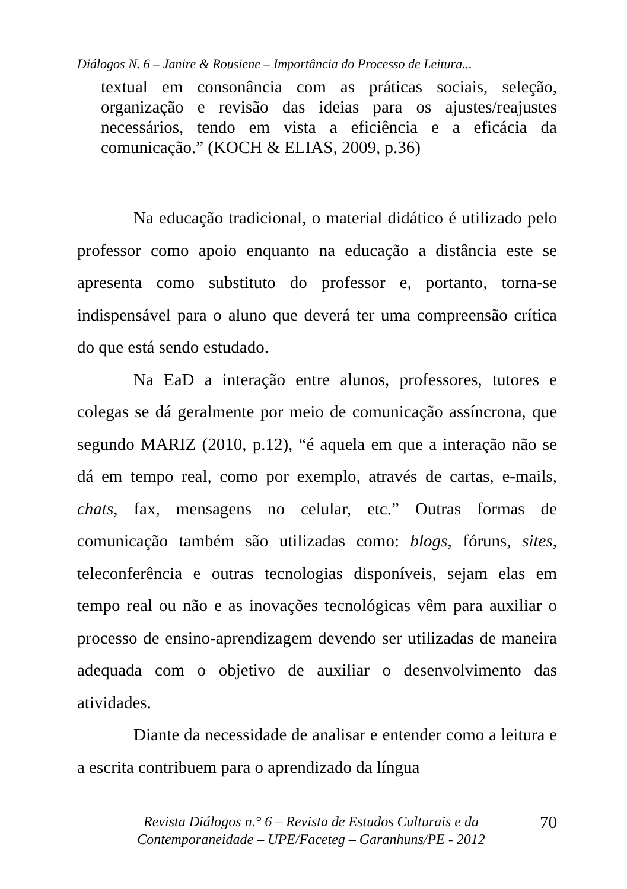Diálogos N. 6 – Janire & Rousiene – Importância do Processo de Leitura...
textual em consonância com as práticas sociais, seleção, organização e revisão das ideias para os ajustes/reajustes necessários, tendo em vista a eficiência e a eficácia da comunicação.” (KOCH & ELIAS, 2009, p.36)
Na educação tradicional, o material didático é utilizado pelo professor como apoio enquanto na educação a distância este se apresenta como substituto do professor e, portanto, torna-se indispensável para o aluno que deverá ter uma compreensão crítica do que está sendo estudado.
Na EaD a interação entre alunos, professores, tutores e colegas se dá geralmente por meio de comunicação assíncrona, que segundo MARIZ (2010, p.12), “é aquela em que a interação não se dá em tempo real, como por exemplo, através de cartas, e-mails, chats, fax, mensagens no celular, etc.” Outras formas de comunicação também são utilizadas como: blogs, fóruns, sites, teleconferência e outras tecnologias disponíveis, sejam elas em tempo real ou não e as inovações tecnológicas vêm para auxiliar o processo de ensino-aprendizagem devendo ser utilizadas de maneira adequada com o objetivo de auxiliar o desenvolvimento das atividades.
Diante da necessidade de analisar e entender como a leitura e a escrita contribuem para o aprendizado da língua
Revista Diálogos n.° 6 – Revista de Estudos Culturais e da
Contemporaneidade – UPE/Faceteg – Garanhuns/PE - 2012
70